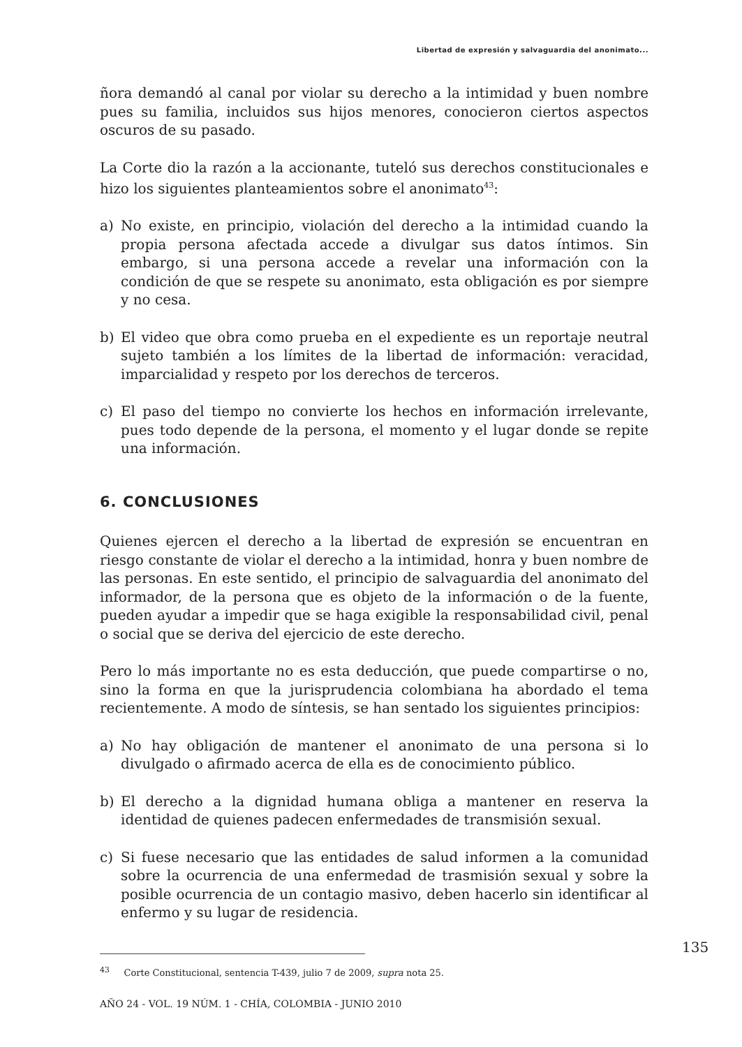Libertad de expresión y salvaguardia del anonimato...
ñora demandó al canal por violar su derecho a la intimidad y buen nombre pues su familia, incluidos sus hijos menores, conocieron ciertos aspectos oscuros de su pasado.
La Corte dio la razón a la accionante, tuteló sus derechos constitucionales e hizo los siguientes planteamientos sobre el anonimato<sup>43</sup>:
a) No existe, en principio, violación del derecho a la intimidad cuando la propia persona afectada accede a divulgar sus datos íntimos. Sin embargo, si una persona accede a revelar una información con la condición de que se respete su anonimato, esta obligación es por siempre y no cesa.
b) El video que obra como prueba en el expediente es un reportaje neutral sujeto también a los límites de la libertad de información: veracidad, imparcialidad y respeto por los derechos de terceros.
c) El paso del tiempo no convierte los hechos en información irrelevante, pues todo depende de la persona, el momento y el lugar donde se repite una información.
6. CONCLUSIONES
Quienes ejercen el derecho a la libertad de expresión se encuentran en riesgo constante de violar el derecho a la intimidad, honra y buen nombre de las personas. En este sentido, el principio de salvaguardia del anonimato del informador, de la persona que es objeto de la información o de la fuente, pueden ayudar a impedir que se haga exigible la responsabilidad civil, penal o social que se deriva del ejercicio de este derecho.
Pero lo más importante no es esta deducción, que puede compartirse o no, sino la forma en que la jurisprudencia colombiana ha abordado el tema recientemente. A modo de síntesis, se han sentado los siguientes principios:
a) No hay obligación de mantener el anonimato de una persona si lo divulgado o afirmado acerca de ella es de conocimiento público.
b) El derecho a la dignidad humana obliga a mantener en reserva la identidad de quienes padecen enfermedades de transmisión sexual.
c) Si fuese necesario que las entidades de salud informen a la comunidad sobre la ocurrencia de una enfermedad de trasmisión sexual y sobre la posible ocurrencia de un contagio masivo, deben hacerlo sin identificar al enfermo y su lugar de residencia.
135
<sup>43</sup> Corte Constitucional, sentencia T-439, julio 7 de 2009, supra nota 25.
AÑO 24 - VOL. 19 NÚM. 1 - CHÍA, COLOMBIA - JUNIO 2010